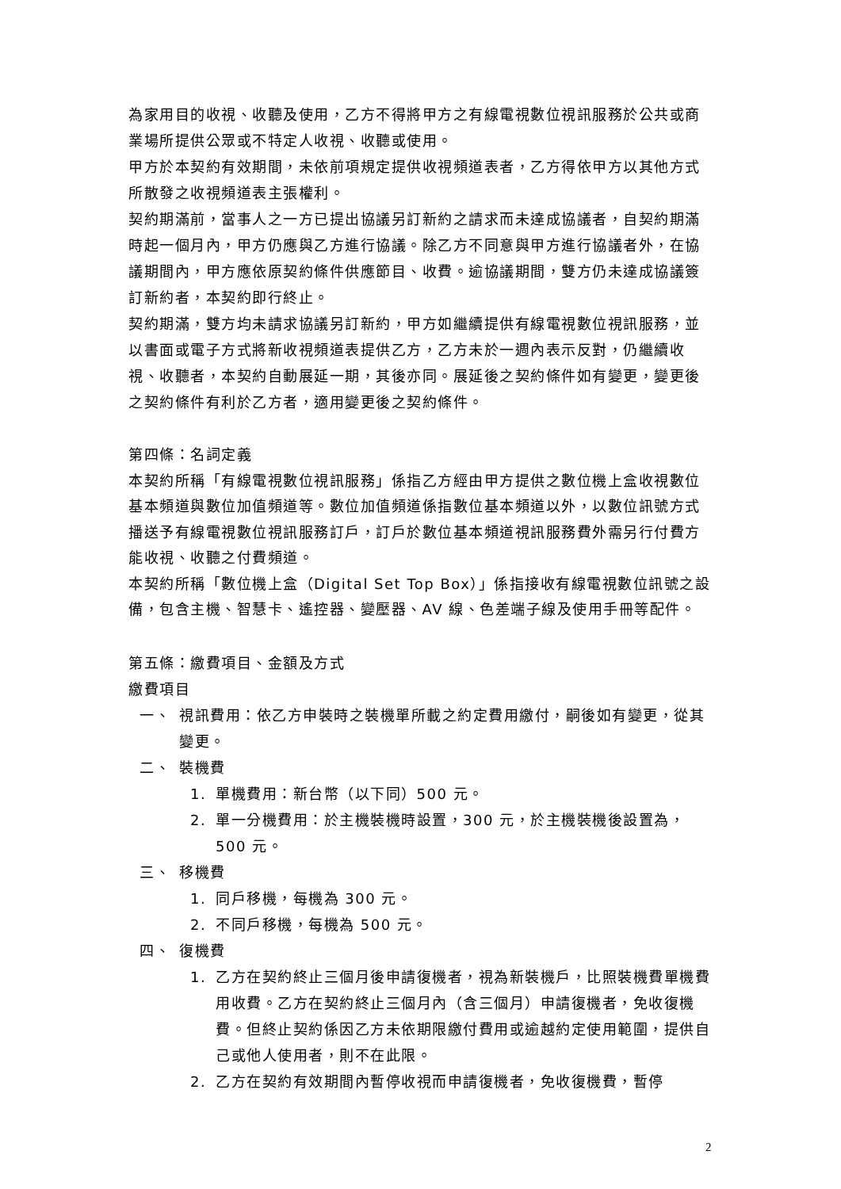為家用目的收視、收聽及使用，乙方不得將甲方之有線電視數位視訊服務於公共或商業場所提供公眾或不特定人收視、收聽或使用。
甲方於本契約有效期間，未依前項規定提供收視頻道表者，乙方得依甲方以其他方式所散發之收視頻道表主張權利。
契約期滿前，當事人之一方已提出協議另訂新約之請求而未達成協議者，自契約期滿時起一個月內，甲方仍應與乙方進行協議。除乙方不同意與甲方進行協議者外，在協議期間內，甲方應依原契約條件供應節目、收費。逾協議期間，雙方仍未達成協議簽訂新約者，本契約即行終止。
契約期滿，雙方均未請求協議另訂新約，甲方如繼續提供有線電視數位視訊服務，並以書面或電子方式將新收視頻道表提供乙方，乙方未於一週內表示反對，仍繼續收視、收聽者，本契約自動展延一期，其後亦同。展延後之契約條件如有變更，變更後之契約條件有利於乙方者，適用變更後之契約條件。
第四條：名詞定義
本契約所稱「有線電視數位視訊服務」係指乙方經由甲方提供之數位機上盒收視數位基本頻道與數位加值頻道等。數位加值頻道係指數位基本頻道以外，以數位訊號方式播送予有線電視數位視訊服務訂戶，訂戶於數位基本頻道視訊服務費外需另行付費方能收視、收聽之付費頻道。
本契約所稱「數位機上盒（Digital Set Top Box）」係指接收有線電視數位訊號之設備，包含主機、智慧卡、遙控器、變壓器、AV 線、色差端子線及使用手冊等配件。
第五條：繳費項目、金額及方式
繳費項目
一、 視訊費用：依乙方申裝時之裝機單所載之約定費用繳付，嗣後如有變更，從其變更。
二、 裝機費
1. 單機費用：新台幣（以下同）500 元。
2. 單一分機費用：於主機裝機時設置，300 元，於主機裝機後設置為，500 元。
三、 移機費
1. 同戶移機，每機為 300 元。
2. 不同戶移機，每機為 500 元。
四、 復機費
1. 乙方在契約終止三個月後申請復機者，視為新裝機戶，比照裝機費單機費用收費。乙方在契約終止三個月內（含三個月）申請復機者，免收復機費。但終止契約係因乙方未依期限繳付費用或逾越約定使用範圍，提供自己或他人使用者，則不在此限。
2. 乙方在契約有效期間內暫停收視而申請復機者，免收復機費，暫停
2